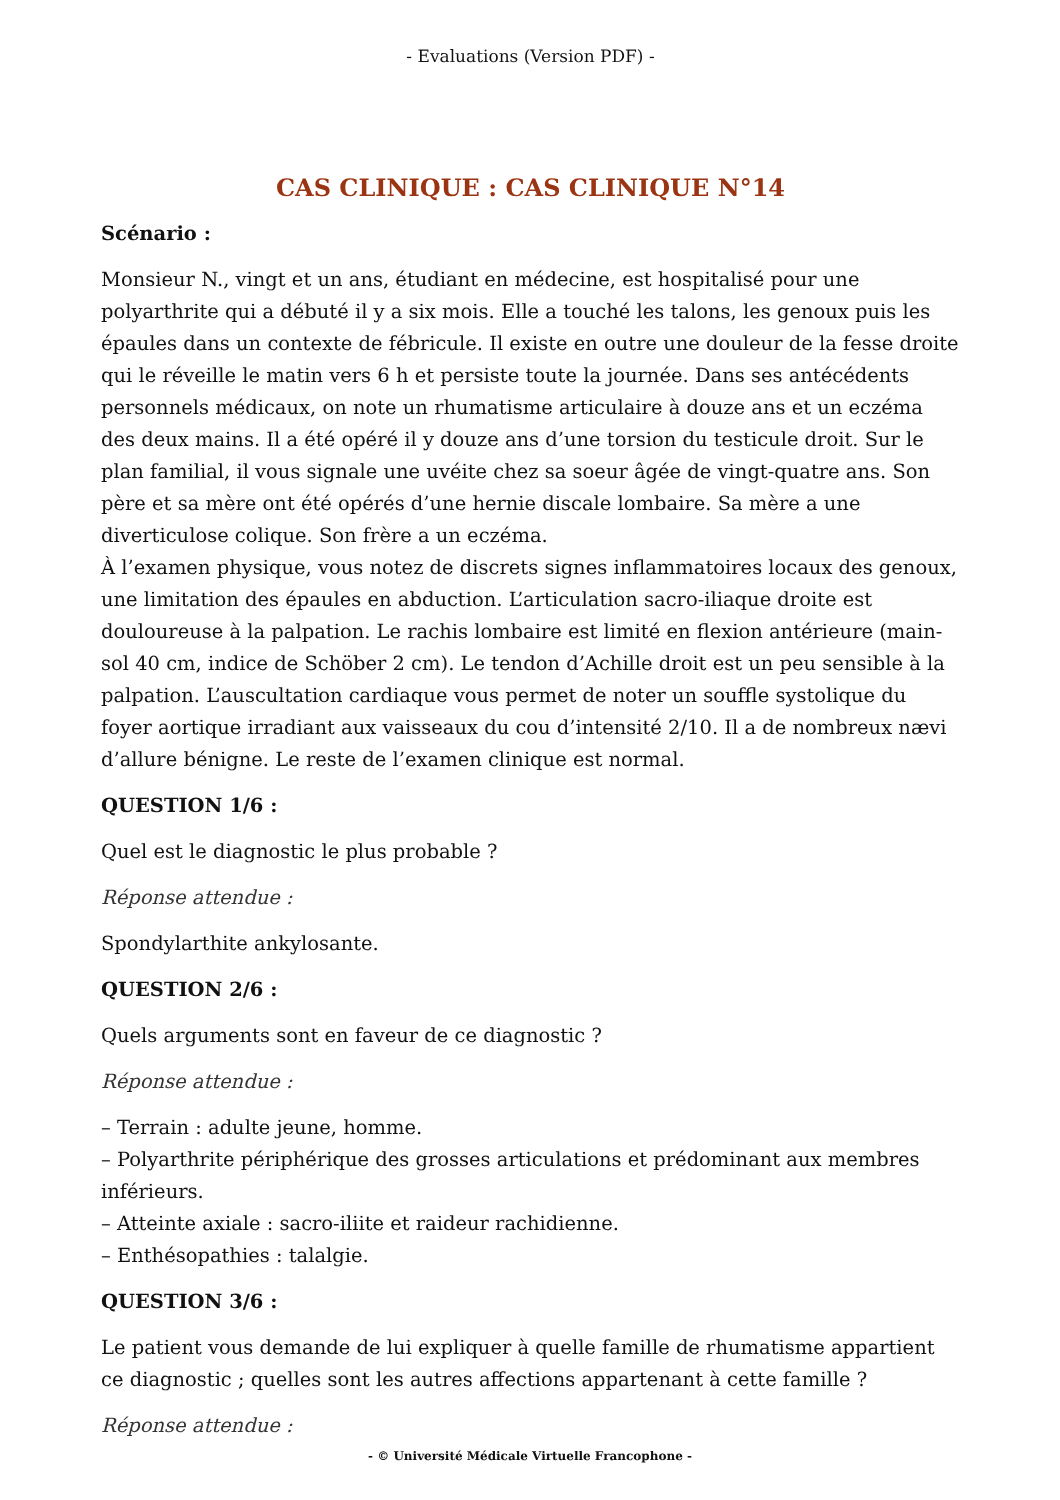- Evaluations (Version PDF) -
CAS CLINIQUE : CAS CLINIQUE N°14
Scénario :
Monsieur N., vingt et un ans, étudiant en médecine, est hospitalisé pour une polyarthrite qui a débuté il y a six mois. Elle a touché les talons, les genoux puis les épaules dans un contexte de fébricule. Il existe en outre une douleur de la fesse droite qui le réveille le matin vers 6 h et persiste toute la journée. Dans ses antécédents personnels médicaux, on note un rhumatisme articulaire à douze ans et un eczéma des deux mains. Il a été opéré il y douze ans d’une torsion du testicule droit. Sur le plan familial, il vous signale une uvéite chez sa soeur âgée de vingt-quatre ans. Son père et sa mère ont été opérés d’une hernie discale lombaire. Sa mère a une diverticulose colique. Son frère a un eczéma.
À l’examen physique, vous notez de discrets signes inflammatoires locaux des genoux, une limitation des épaules en abduction. L’articulation sacro-iliaque droite est douloureuse à la palpation. Le rachis lombaire est limité en flexion antérieure (main-sol 40 cm, indice de Schöber 2 cm). Le tendon d’Achille droit est un peu sensible à la palpation. L’auscultation cardiaque vous permet de noter un souffle systolique du foyer aortique irradiant aux vaisseaux du cou d’intensité 2/10. Il a de nombreux nævi d’allure bénigne. Le reste de l’examen clinique est normal.
QUESTION 1/6 :
Quel est le diagnostic le plus probable ?
Réponse attendue :
Spondylarthite ankylosante.
QUESTION 2/6 :
Quels arguments sont en faveur de ce diagnostic ?
Réponse attendue :
– Terrain : adulte jeune, homme.
– Polyarthrite périphérique des grosses articulations et prédominant aux membres inférieurs.
– Atteinte axiale : sacro-iliite et raideur rachidienne.
– Enthésopathies : talalgie.
QUESTION 3/6 :
Le patient vous demande de lui expliquer à quelle famille de rhumatisme appartient ce diagnostic ; quelles sont les autres affections appartenant à cette famille ?
Réponse attendue :
- © Université Médicale Virtuelle Francophone -